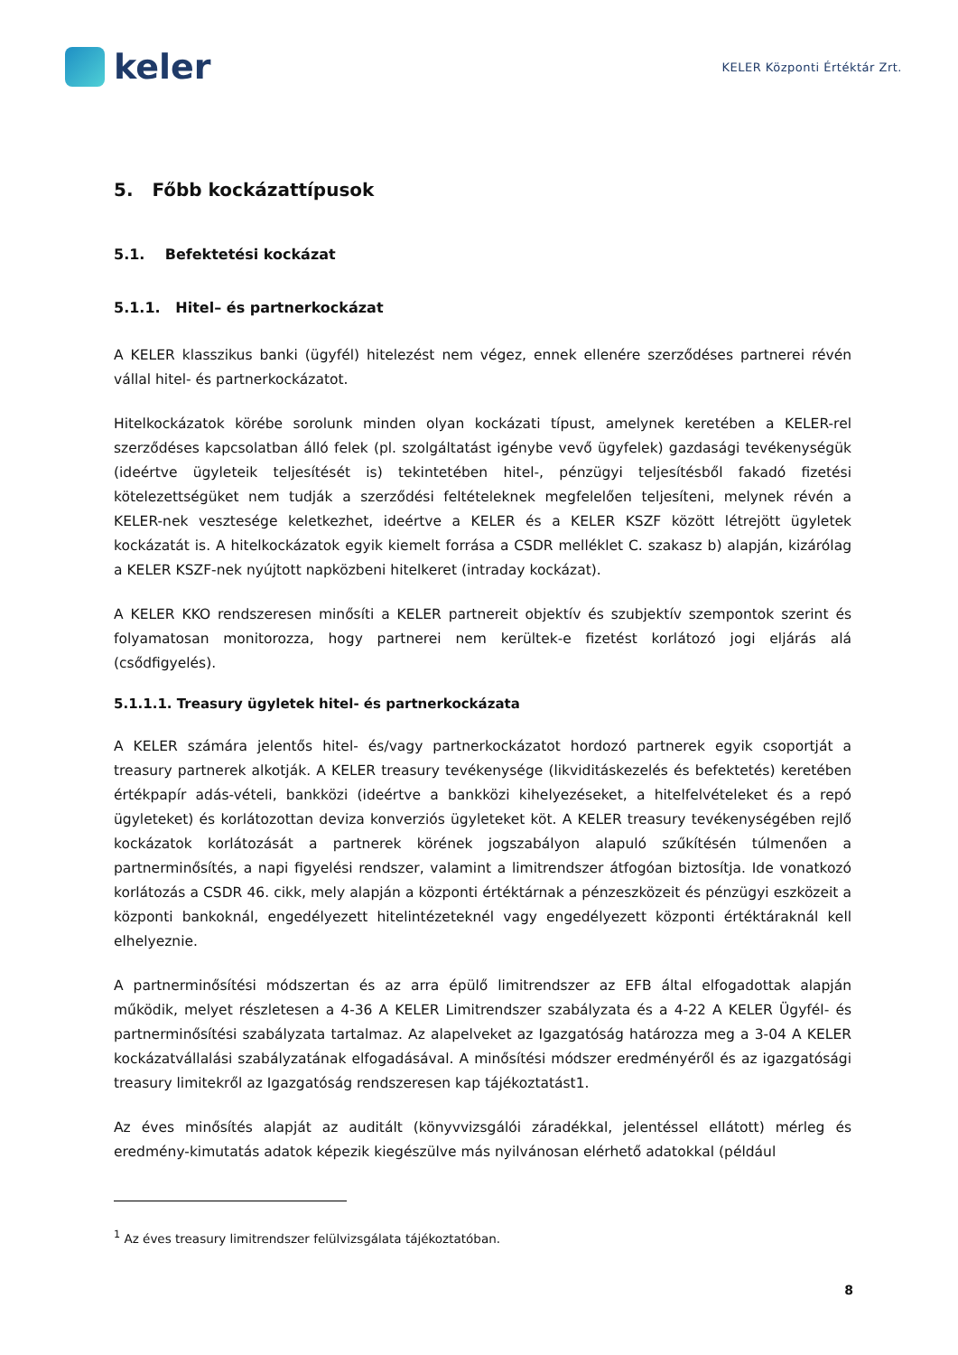keler
KELER Központi Értéktár Zrt.
5. Főbb kockázattípusok
5.1. Befektetési kockázat
5.1.1. Hitel– és partnerkockázat
A KELER klasszikus banki (ügyfél) hitelezést nem végez, ennek ellenére szerződéses partnerei révén vállal hitel- és partnerkockázatot.
Hitelkockázatok körébe sorolunk minden olyan kockázati típust, amelynek keretében a KELER-rel szerződéses kapcsolatban álló felek (pl. szolgáltatást igénybe vevő ügyfelek) gazdasági tevékenységük (ideértve ügyleteik teljesítését is) tekintetében hitel-, pénzügyi teljesítésből fakadó fizetési kötelezettségüket nem tudják a szerződési feltételeknek megfelelően teljesíteni, melynek révén a KELER-nek vesztesége keletkezhet, ideértve a KELER és a KELER KSZF között létrejött ügyletek kockázatát is. A hitelkockázatok egyik kiemelt forrása a CSDR melléklet C. szakasz b) alapján, kizárólag a KELER KSZF-nek nyújtott napközbeni hitelkeret (intraday kockázat).
A KELER KKO rendszeresen minősíti a KELER partnereit objektív és szubjektív szempontok szerint és folyamatosan monitorozza, hogy partnerei nem kerültek-e fizetést korlátozó jogi eljárás alá (csődfigyelés).
5.1.1.1. Treasury ügyletek hitel- és partnerkockázata
A KELER számára jelentős hitel- és/vagy partnerkockázatot hordozó partnerek egyik csoportját a treasury partnerek alkotják. A KELER treasury tevékenysége (likviditáskezelés és befektetés) keretében értékpapír adás-vételi, bankközi (ideértve a bankközi kihelyezéseket, a hitelfelvételeket és a repó ügyleteket) és korlátozottan deviza konverziós ügyleteket köt. A KELER treasury tevékenységében rejlő kockázatok korlátozását a partnerek körének jogszabályon alapuló szűkítésén túlmenően a partnerminősítés, a napi figyelési rendszer, valamint a limitrendszer átfogóan biztosítja. Ide vonatkozó korlátozás a CSDR 46. cikk, mely alapján a központi értéktárnak a pénzeszközeit és pénzügyi eszközeit a központi bankoknál, engedélyezett hitelintézeteknél vagy engedélyezett központi értéktáraknál kell elhelyeznie.
A partnerminősítési módszertan és az arra épülő limitrendszer az EFB által elfogadottak alapján működik, melyet részletesen a 4-36 A KELER Limitrendszer szabályzata és a 4-22 A KELER Ügyfél- és partnerminősítési szabályzata tartalmaz. Az alapelveket az Igazgatóság határozza meg a 3-04 A KELER kockázatvállalási szabályzatának elfogadásával. A minősítési módszer eredményéről és az igazgatósági treasury limitekről az Igazgatóság rendszeresen kap tájékoztatást1.
Az éves minősítés alapját az auditált (könyvvizsgálói záradékkal, jelentéssel ellátott) mérleg és eredmény-kimutatás adatok képezik kiegészülve más nyilvánosan elérhető adatokkal (például
<sup>1</sup> Az éves treasury limitrendszer felülvizsgálata tájékoztatóban.
8